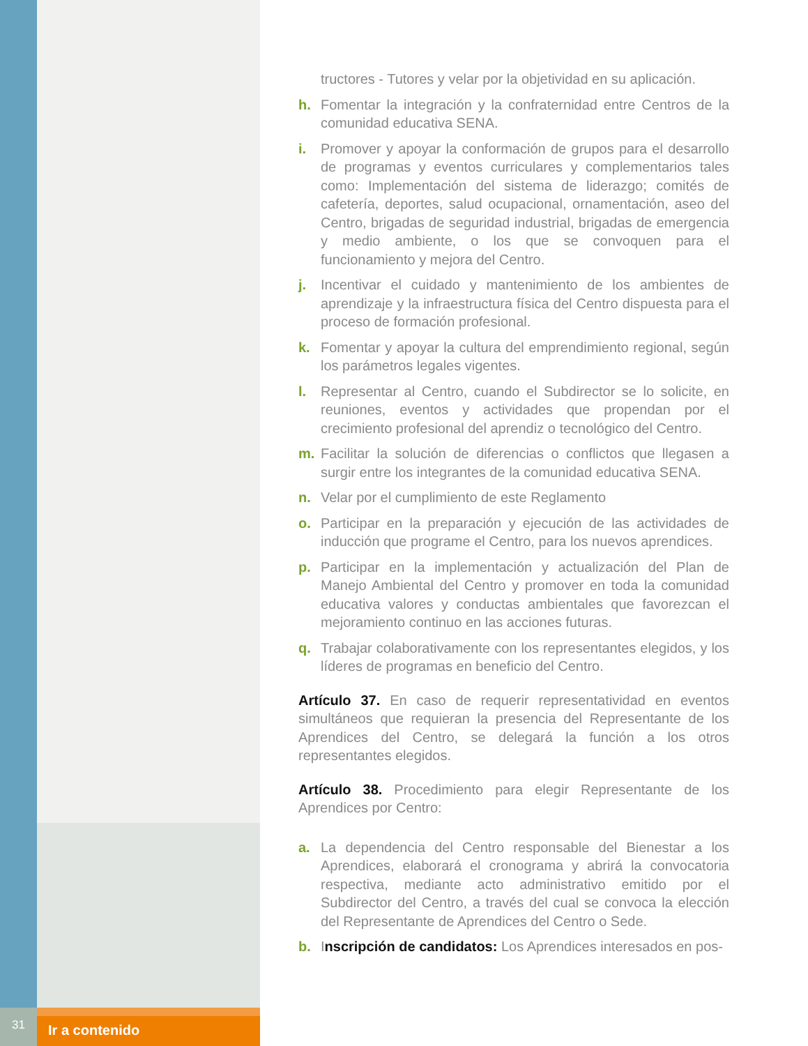31
Ir a contenido
tructores - Tutores y velar por la objetividad en su aplicación.
h. Fomentar la integración y la confraternidad entre Centros de la comunidad educativa SENA.
i. Promover y apoyar la conformación de grupos para el desarrollo de programas y eventos curriculares y complementarios tales como: Implementación del sistema de liderazgo; comités de cafetería, deportes, salud ocupacional, ornamentación, aseo del Centro, brigadas de seguridad industrial, brigadas de emergencia y medio ambiente, o los que se convoquen para el funcionamiento y mejora del Centro.
j. Incentivar el cuidado y mantenimiento de los ambientes de aprendizaje y la infraestructura física del Centro dispuesta para el proceso de formación profesional.
k. Fomentar y apoyar la cultura del emprendimiento regional, según los parámetros legales vigentes.
l. Representar al Centro, cuando el Subdirector se lo solicite, en reuniones, eventos y actividades que propendan por el crecimiento profesional del aprendiz o tecnológico del Centro.
m. Facilitar la solución de diferencias o conflictos que llegasen a surgir entre los integrantes de la comunidad educativa SENA.
n. Velar por el cumplimiento de este Reglamento
o. Participar en la preparación y ejecución de las actividades de inducción que programe el Centro, para los nuevos aprendices.
p. Participar en la implementación y actualización del Plan de Manejo Ambiental del Centro y promover en toda la comunidad educativa valores y conductas ambientales que favorezcan el mejoramiento continuo en las acciones futuras.
q. Trabajar colaborativamente con los representantes elegidos, y los líderes de programas en beneficio del Centro.
Artículo 37. En caso de requerir representatividad en eventos simultáneos que requieran la presencia del Representante de los Aprendices del Centro, se delegará la función a los otros representantes elegidos.
Artículo 38. Procedimiento para elegir Representante de los Aprendices por Centro:
a. La dependencia del Centro responsable del Bienestar a los Aprendices, elaborará el cronograma y abrirá la convocatoria respectiva, mediante acto administrativo emitido por el Subdirector del Centro, a través del cual se convoca la elección del Representante de Aprendices del Centro o Sede.
b. Inscripción de candidatos: Los Aprendices interesados en pos-